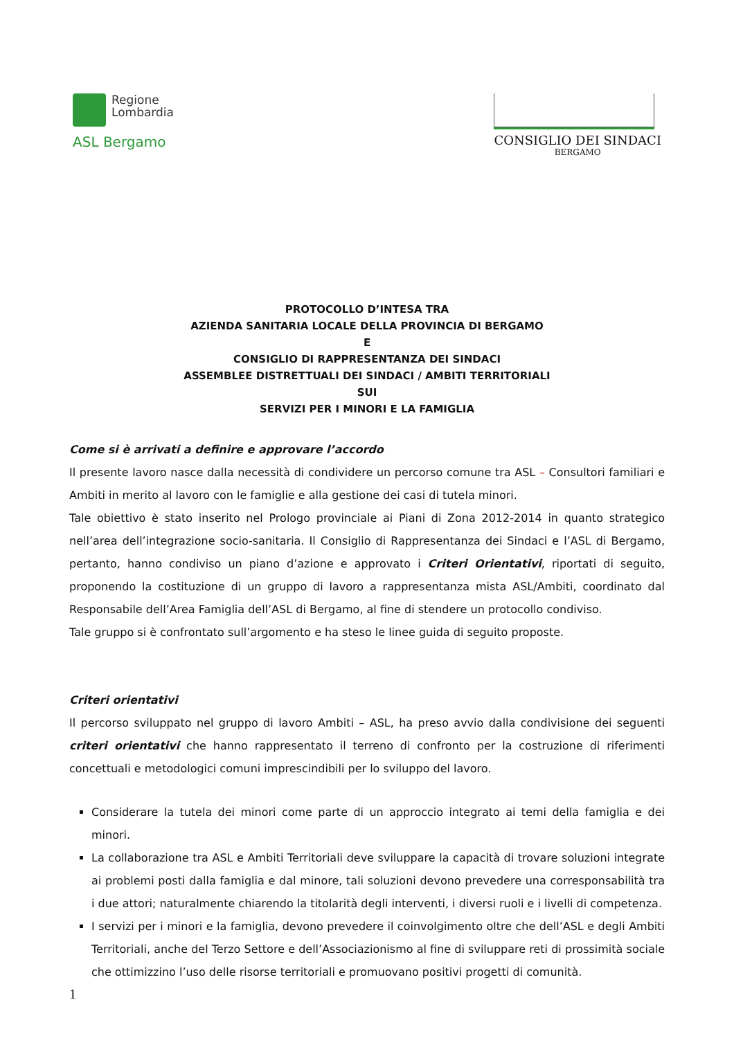Regione
Lombardia
ASL Bergamo
CONSIGLIO DEI SINDACI
BERGAMO
PROTOCOLLO D’INTESA TRA
AZIENDA SANITARIA LOCALE DELLA PROVINCIA DI BERGAMO
E
CONSIGLIO DI RAPPRESENTANZA DEI SINDACI
ASSEMBLEE DISTRETTUALI DEI SINDACI / AMBITI TERRITORIALI
SUI
SERVIZI PER I MINORI E LA FAMIGLIA
Come si è arrivati a definire e approvare l’accordo
Il presente lavoro nasce dalla necessità di condividere un percorso comune tra ASL – Consultori familiari e Ambiti in merito al lavoro con le famiglie e alla gestione dei casi di tutela minori.
Tale obiettivo è stato inserito nel Prologo provinciale ai Piani di Zona 2012-2014 in quanto strategico nell’area dell’integrazione socio-sanitaria. Il Consiglio di Rappresentanza dei Sindaci e l’ASL di Bergamo, pertanto, hanno condiviso un piano d’azione e approvato i Criteri Orientativi, riportati di seguito, proponendo la costituzione di un gruppo di lavoro a rappresentanza mista ASL/Ambiti, coordinato dal Responsabile dell’Area Famiglia dell’ASL di Bergamo, al fine di stendere un protocollo condiviso.
Tale gruppo si è confrontato sull’argomento e ha steso le linee guida di seguito proposte.
Criteri orientativi
Il percorso sviluppato nel gruppo di lavoro Ambiti – ASL, ha preso avvio dalla condivisione dei seguenti criteri orientativi che hanno rappresentato il terreno di confronto per la costruzione di riferimenti concettuali e metodologici comuni imprescindibili per lo sviluppo del lavoro.
Considerare la tutela dei minori come parte di un approccio integrato ai temi della famiglia e dei minori.
La collaborazione tra ASL e Ambiti Territoriali deve sviluppare la capacità di trovare soluzioni integrate ai problemi posti dalla famiglia e dal minore, tali soluzioni devono prevedere una corresponsabilità tra i due attori; naturalmente chiarendo la titolarità degli interventi, i diversi ruoli e i livelli di competenza.
I servizi per i minori e la famiglia, devono prevedere il coinvolgimento oltre che dell’ASL e degli Ambiti Territoriali, anche del Terzo Settore e dell’Associazionismo al fine di sviluppare reti di prossimità sociale che ottimizzino l’uso delle risorse territoriali e promuovano positivi progetti di comunità.
1